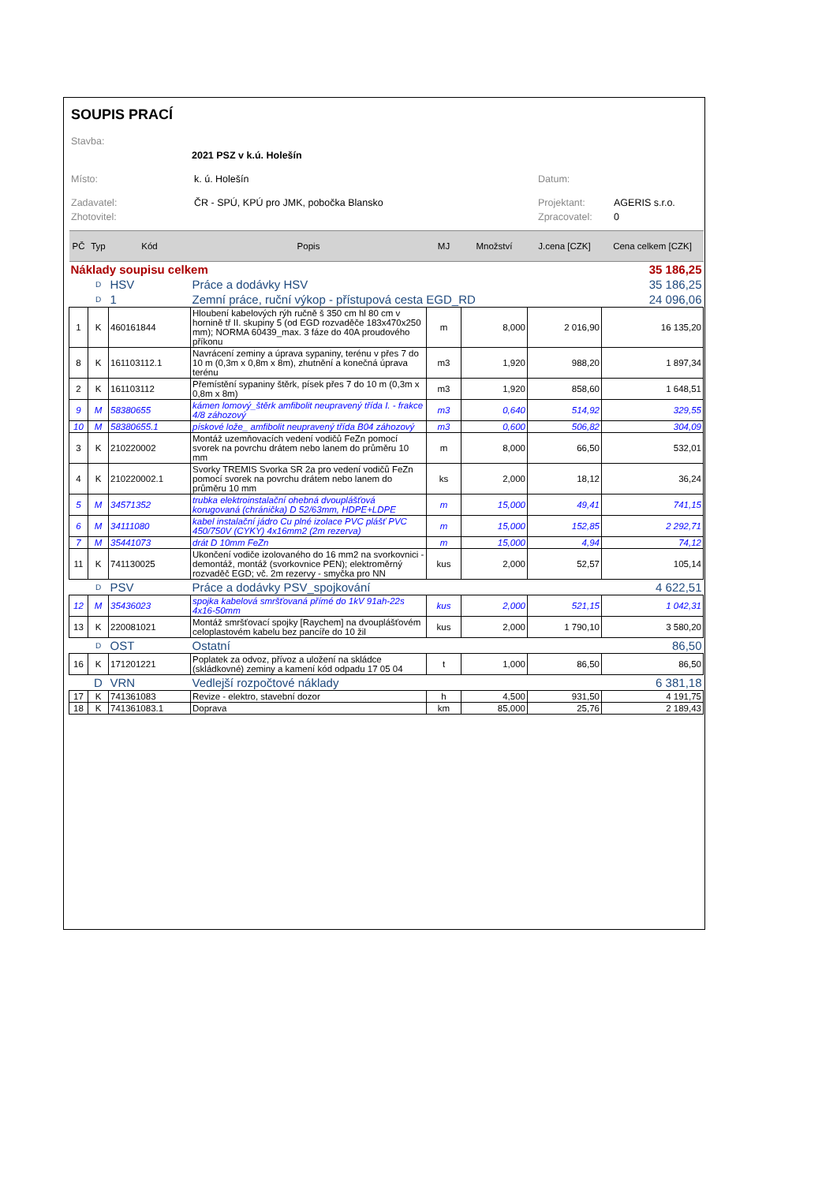SOUPIS PRACÍ
| Stavba: | | | |
| | 2021 PSZ v k.ú. Holešín | | |
| Místo: | k. ú. Holešín | Datum: | |
| Zadavatel: | ČR - SPÚ, KPÚ pro JMK, pobočka Blansko | Projektant: | AGERIS s.r.o. |
| Zhotovitel: | | Zpracovatel: | 0 |
| PČ | Typ | Kód | Popis | MJ | Množství | J.cena [CZK] | Cena celkem [CZK] |
| --- | --- | --- | --- | --- | --- | --- | --- |
| Náklady soupisu celkem | | | | | 35 186,25 | | |
| | D | HSV | Práce a dodávky HSV | | | 35 186,25 | |
| | D | 1 | Zemní práce, ruční výkop - přístupová cesta EGD_RD | | | 24 096,06 | |
| 1 | K | 460161844 | Hloubení kabelových rýh ručně š 350 cm hl 80 cm v hornině tř II. skupiny 5 (od EGD rozvaděče 183x470x250 mm); NORMA 60439_max. 3 fáze do 40A proudového příkonu | m | 8,000 | 2 016,90 | 16 135,20 |
| 8 | K | 161103112.1 | Navrácení zeminy a úprava sypaniny, terénu v přes 7 do 10 m (0,3m x 0,8m x 8m), zhutnění a konečná úprava terénu | m3 | 1,920 | 988,20 | 1 897,34 |
| 2 | K | 161103112 | Přemístění sypaniny štěrk, písek přes 7 do 10 m (0,3m x 0,8m x 8m) | m3 | 1,920 | 858,60 | 1 648,51 |
| 9 | M | 58380655 | kámen lomový_štěrk amfibolit neupravený třída I. - frakce 4/8 záhozový | m3 | 0,640 | 514,92 | 329,55 |
| 10 | M | 58380655.1 | pískové lože_ amfibolit neupravený třída B04 záhozový | m3 | 0,600 | 506,82 | 304,09 |
| 3 | K | 210220002 | Montáž uzemňovacích vedení vodičů FeZn pomocí svorek na povrchu drátem nebo lanem do průměru 10 mm | m | 8,000 | 66,50 | 532,01 |
| 4 | K | 210220002.1 | Svorky TREMIS Svorka SR 2a pro vedení vodičů FeZn pomocí svorek na povrchu drátem nebo lanem do průměru 10 mm | ks | 2,000 | 18,12 | 36,24 |
| 5 | M | 34571352 | trubka elektroinstalační ohebná dvouplášťová korugovaná (chránička) D 52/63mm, HDPE+LDPE | m | 15,000 | 49,41 | 741,15 |
| 6 | M | 34111080 | kabel instalační jádro Cu plné izolace PVC plášť PVC 450/750V (CYKY) 4x16mm2 (2m rezerva) | m | 15,000 | 152,85 | 2 292,71 |
| 7 | M | 35441073 | drát D 10mm FeZn | m | 15,000 | 4,94 | 74,12 |
| 11 | K | 741130025 | Ukončení vodiče izolovaného do 16 mm2 na svorkovnici - demontáž, montáž (svorkovnice PEN); elektroměrný rozvaděč EGD; vč. 2m rezervy - smyčka pro NN | kus | 2,000 | 52,57 | 105,14 |
| | D | PSV | Práce a dodávky PSV_spojkování | | | 4 622,51 | |
| 12 | M | 35436023 | spojka kabelová smršťovaná přímé do 1kV 91ah-22s 4x16-50mm | kus | 2,000 | 521,15 | 1 042,31 |
| 13 | K | 220081021 | Montáž smršťovací spojky [Raychem] na dvouplášťovém celoplastovém kabelu bez pancíře do 10 žil | kus | 2,000 | 1 790,10 | 3 580,20 |
| | D | OST | Ostatní | | | 86,50 | |
| 16 | K | 171201221 | Poplatek za odvoz, přívoz a uložení na skládce (skládkovné) zeminy a kamení kód odpadu 17 05 04 | t | 1,000 | 86,50 | 86,50 |
| | D | VRN | Vedlejší rozpočtové náklady | | | 6 381,18 | |
| 17 | K | 741361083 | Revize - elektro, stavební dozor | h | 4,500 | 931,50 | 4 191,75 |
| 18 | K | 741361083.1 | Doprava | km | 85,000 | 25,76 | 2 189,43 |